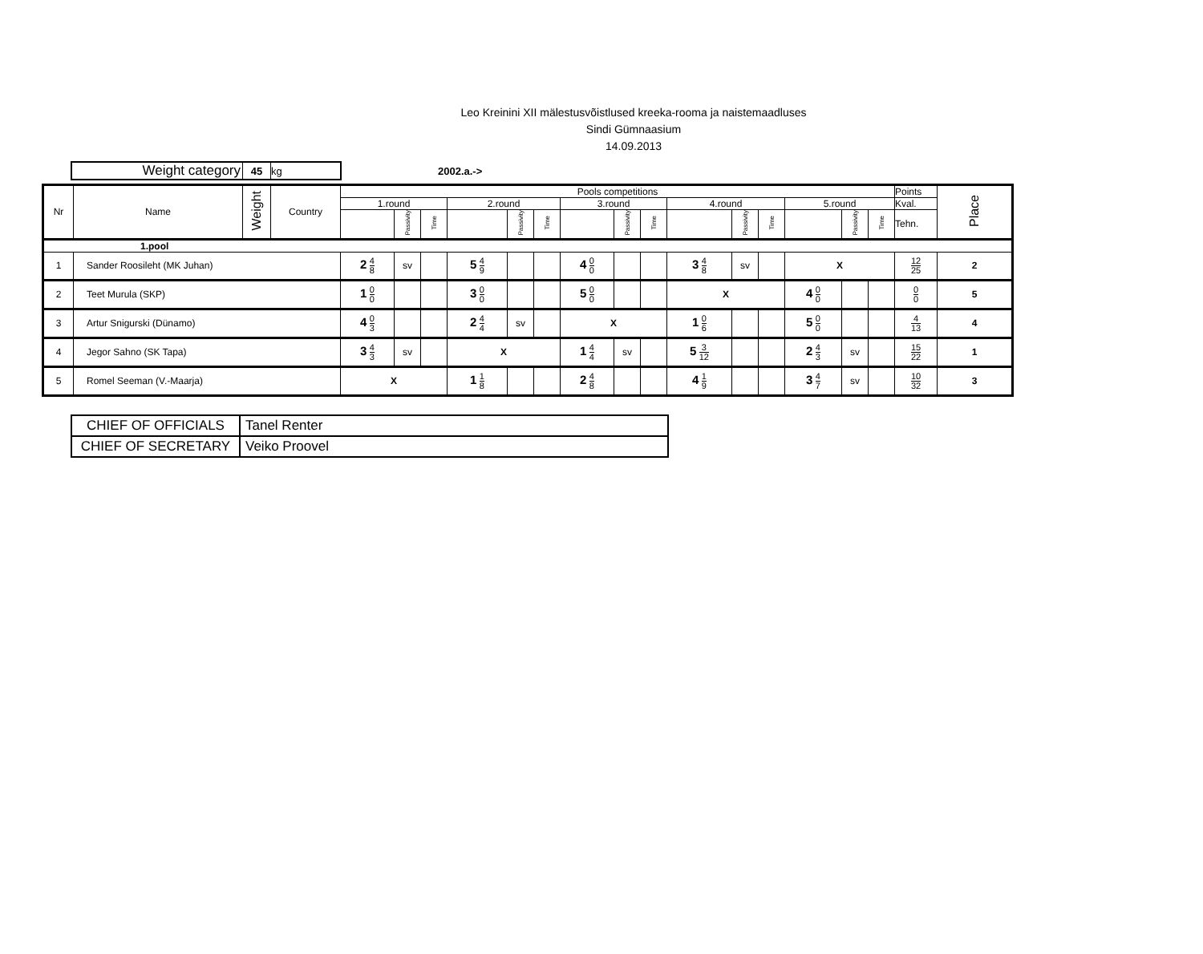Leo Kreinini XII mälestusvõistlused kreeka-rooma ja naistemaadluses
Sindi Gümnaasium
14.09.2013
| Weight category | 45 | kg |
2002.a.->
| Nr | Name | Weight | Country | Pools competitions | | | | | | | | | | | | | | | Points | Place |
| --- | --- | --- | --- | --- | --- | --- | --- | --- | --- | --- | --- | --- | --- | --- | --- | --- | --- | --- | --- | --- |
| | | | | 1.round | | | 2.round | | | 3.round | | | 4.round | | | 5.round | | | Kval. | |
| | | | | | Passivity | Time | | Passivity | Time | | Passivity | Time | | Passivity | Time | | Passivity | Time | Tehn. | |
| 1.pool | | | | | | | | | | | | | | | | | | | | |
| 1 | Sander Roosileht (MK Juhan) | | | 2 4 8 | sv | | 5 4 9 | | | 4 0 0 | | | 3 4 8 | sv | | X | | | 12 25 | 2 |
| 2 | Teet Murula (SKP) | | | 1 0 0 | | | 3 0 0 | | | 5 0 0 | | | X | | | 4 0 0 | | | 0 0 | 5 |
| 3 | Artur Snigurski (Dünamo) | | | 4 0 3 | | | 2 4 4 | sv | | X | | | 1 0 6 | | | 5 0 0 | | | 4 13 | 4 |
| 4 | Jegor Sahno (SK Tapa) | | | 3 4 3 | sv | | X | | | 1 4 4 | sv | | 5 3 12 | | | 2 4 3 | sv | | 15 22 | 1 |
| 5 | Romel Seeman (V.-Maarja) | | | X | | | 1 1 8 | | | 2 4 8 | | | 4 1 9 | | | 3 4 7 | sv | | 10 32 | 3 |
| CHIEF OF OFFICIALS | Tanel Renter |
| CHIEF OF SECRETARY | Veiko Proovel |